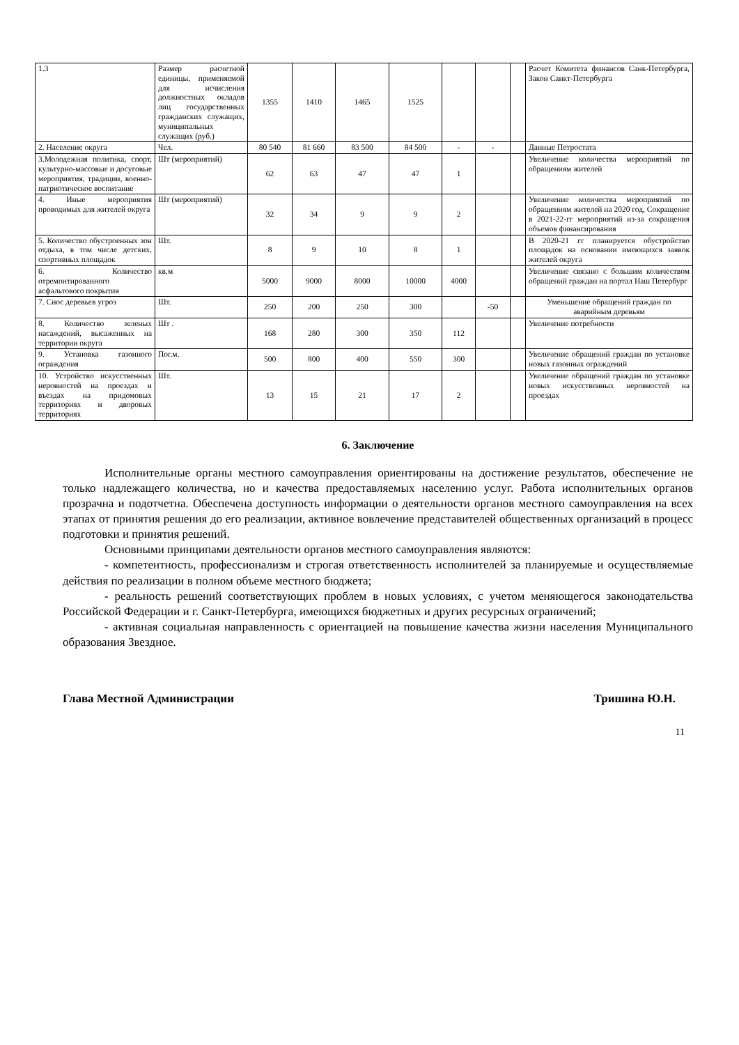| 1.3 | Размер расчетной единицы, применяемой для исчисления должностных окладов лиц государственных гражданских служащих, муниципальных служащих (руб.) | 1355 | 1410 | 1465 | 1525 | | | | Расчет Комитета финансов Санк-Петербурга, Закон Санкт-Петербурга |
| 2. Население округа | Чел. | 80 540 | 81 660 | 83 500 | 84 500 | - | - | | Данные Петростата |
| 3.Молодежная политика, спорт, культурно-массовые и досуговые мероприятия, традиции, военно-патриотическое воспитание | Шт (мероприятий) | 62 | 63 | 47 | 47 | 1 | | | Увеличение количества мероприятий по обращениям жителей |
| 4. Иные мероприятия проводимых для жителей округа | Шт (мероприятий) | 32 | 34 | 9 | 9 | 2 | | | Увеличение количества мероприятий по обращениям жителей на 2020 год, Сокращение в 2021-22-гг мероприятий из-за сокращения объемов финансирования |
| 5. Количество обустроенных зон отдыха, в том числе детских, спортивных площадок | Шт. | 8 | 9 | 10 | 8 | 1 | | | В 2020-21 гг планируется обустройство площадок на основании имеющихся заявок жителей округа |
| 6. Количество отремонтированного асфальтового покрытия | кв.м | 5000 | 9000 | 8000 | 10000 | 4000 | | | Увеличение связано с большим количеством обращений граждан на портал Наш Петербург |
| 7. Снос деревьев угроз | Шт. | 250 | 200 | 250 | 300 | | -50 | | Уменьшение обращений граждан по аварийным деревьям |
| 8. Количество зеленых насаждений, высаженных на территории округа | Шт . | 168 | 280 | 300 | 350 | 112 | | | Увеличение потребности |
| 9. Установка газонного ограждения | Пог.м. | 500 | 800 | 400 | 550 | 300 | | | Увеличение обращений граждан по установке новых газонных ограждений |
| 10. Устройство искусственных неровностей на проездах и въездах на придомовых территориях и дворовых территориях | Шт. | 13 | 15 | 21 | 17 | 2 | | | Увеличение обращений граждан по установке новых искусственных неровностей на проездах |
6. Заключение
Исполнительные органы местного самоуправления ориентированы на достижение результатов, обеспечение не только надлежащего количества, но и качества предоставляемых населению услуг. Работа исполнительных органов прозрачна и подотчетна. Обеспечена доступность информации о деятельности органов местного самоуправления на всех этапах от принятия решения до его реализации, активное вовлечение представителей общественных организаций в процесс подготовки и принятия решений.
Основными принципами деятельности органов местного самоуправления являются:
- компетентность, профессионализм и строгая ответственность исполнителей за планируемые и осуществляемые действия по реализации в полном объеме местного бюджета;
- реальность решений соответствующих проблем в новых условиях, с учетом меняющегося законодательства Российской Федерации и г. Санкт-Петербурга, имеющихся бюджетных и других ресурсных ограничений;
- активная социальная направленность с ориентацией на повышение качества жизни населения Муниципального образования Звездное.
Глава Местной Администрации Тришина Ю.Н.
11